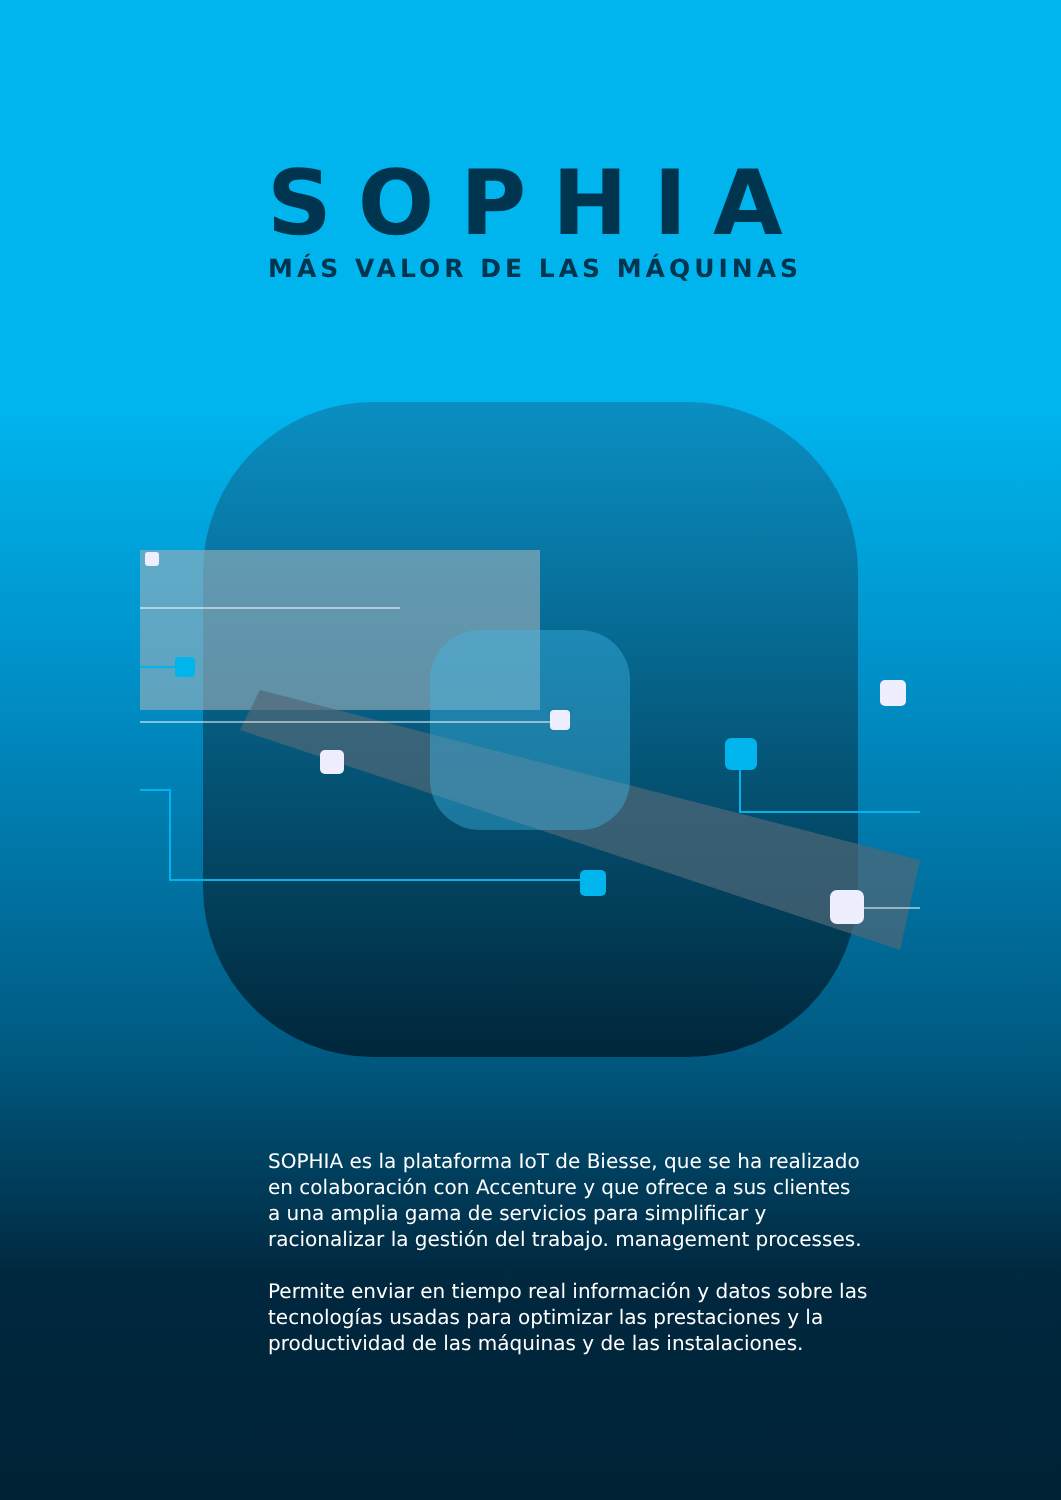SOPHIA
MÁS VALOR DE LAS MÁQUINAS
SOPHIA es la plataforma IoT de Biesse, que se ha realizado en colaboración con Accenture y que ofrece a sus clientes a una amplia gama de servicios para simplificar y racionalizar la gestión del trabajo. management processes.
Permite enviar en tiempo real información y datos sobre las tecnologías usadas para optimizar las prestaciones y la productividad de las máquinas y de las instalaciones.